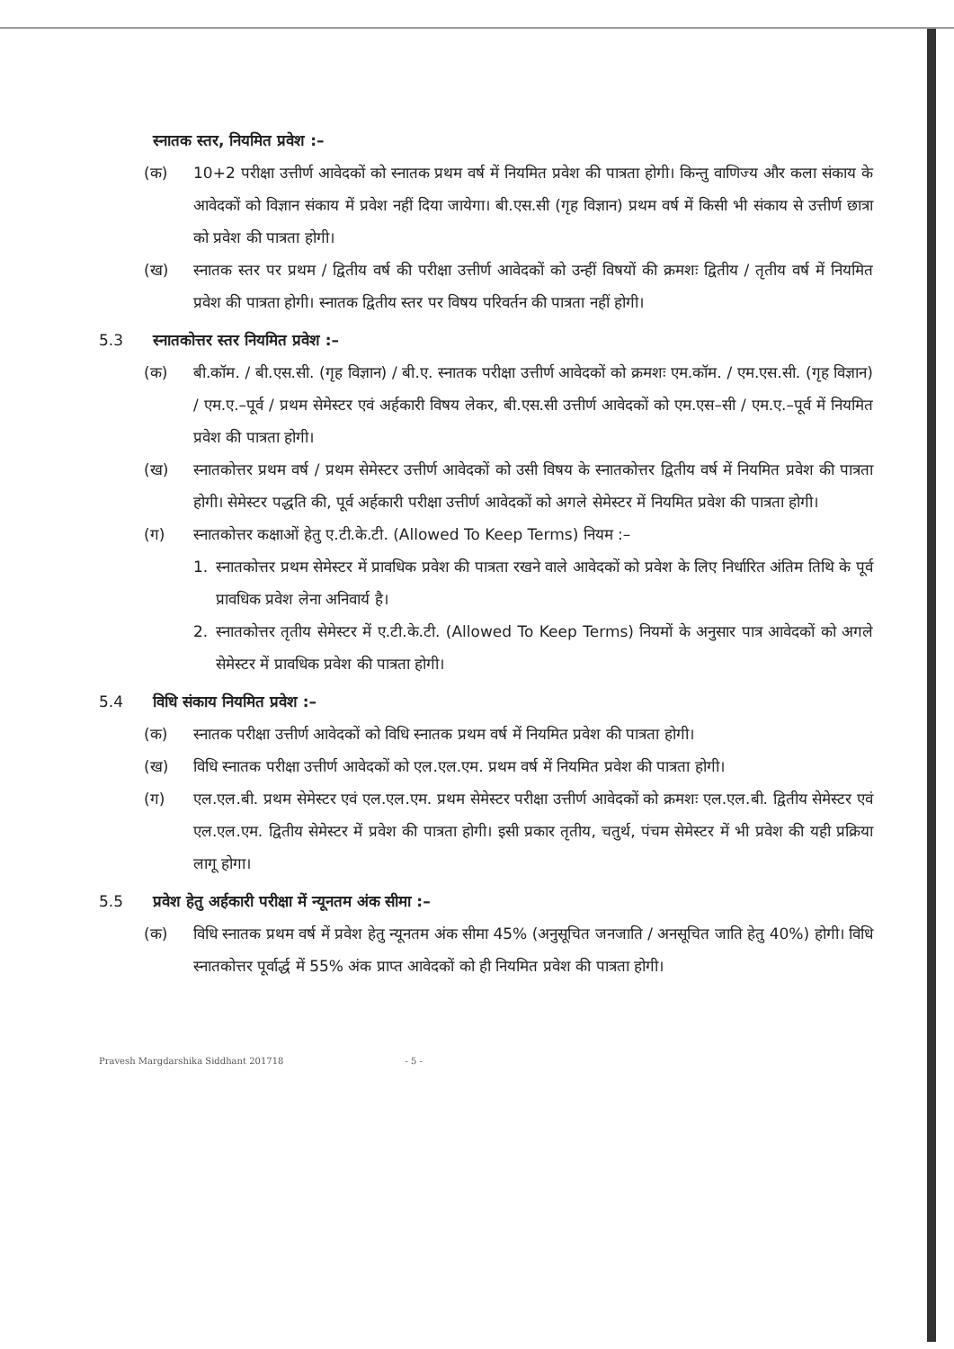स्नातक स्तर, नियमित प्रवेश :–
(क) 10+2 परीक्षा उत्तीर्ण आवेदकों को स्नातक प्रथम वर्ष में नियमित प्रवेश की पात्रता होगी। किन्तु वाणिज्य और कला संकाय के आवेदकों को विज्ञान संकाय में प्रवेश नहीं दिया जायेगा। बी.एस.सी (गृह विज्ञान) प्रथम वर्ष में किसी भी संकाय से उत्तीर्ण छात्रा को प्रवेश की पात्रता होगी।
(ख) स्नातक स्तर पर प्रथम / द्वितीय वर्ष की परीक्षा उत्तीर्ण आवेदकों को उन्हीं विषयों की क्रमशः द्वितीय / तृतीय वर्ष में नियमित प्रवेश की पात्रता होगी। स्नातक द्वितीय स्तर पर विषय परिवर्तन की पात्रता नहीं होगी।
5.3 स्नातकोत्तर स्तर नियमित प्रवेश :–
(क) बी.कॉम. / बी.एस.सी. (गृह विज्ञान) / बी.ए. स्नातक परीक्षा उत्तीर्ण आवेदकों को क्रमशः एम.कॉम. / एम.एस.सी. (गृह विज्ञान) / एम.ए.–पूर्व / प्रथम सेमेस्टर एवं अर्हकारी विषय लेकर, बी.एस.सी उत्तीर्ण आवेदकों को एम.एस–सी / एम.ए.–पूर्व में नियमित प्रवेश की पात्रता होगी।
(ख) स्नातकोत्तर प्रथम वर्ष / प्रथम सेमेस्टर उत्तीर्ण आवेदकों को उसी विषय के स्नातकोत्तर द्वितीय वर्ष में नियमित प्रवेश की पात्रता होगी। सेमेस्टर पद्धति की, पूर्व अर्हकारी परीक्षा उत्तीर्ण आवेदकों को अगले सेमेस्टर में नियमित प्रवेश की पात्रता होगी।
(ग) स्नातकोत्तर कक्षाओं हेतु ए.टी.के.टी. (Allowed To Keep Terms) नियम :–
1. स्नातकोत्तर प्रथम सेमेस्टर में प्रावधिक प्रवेश की पात्रता रखने वाले आवेदकों को प्रवेश के लिए निर्धारित अंतिम तिथि के पूर्व प्रावधिक प्रवेश लेना अनिवार्य है।
2. स्नातकोत्तर तृतीय सेमेस्टर में ए.टी.के.टी. (Allowed To Keep Terms) नियमों के अनुसार पात्र आवेदकों को अगले सेमेस्टर में प्रावधिक प्रवेश की पात्रता होगी।
5.4 विधि संकाय नियमित प्रवेश :–
(क) स्नातक परीक्षा उत्तीर्ण आवेदकों को विधि स्नातक प्रथम वर्ष में नियमित प्रवेश की पात्रता होगी।
(ख) विधि स्नातक परीक्षा उत्तीर्ण आवेदकों को एल.एल.एम. प्रथम वर्ष में नियमित प्रवेश की पात्रता होगी।
(ग) एल.एल.बी. प्रथम सेमेस्टर एवं एल.एल.एम. प्रथम सेमेस्टर परीक्षा उत्तीर्ण आवेदकों को क्रमशः एल.एल.बी. द्वितीय सेमेस्टर एवं एल.एल.एम. द्वितीय सेमेस्टर में प्रवेश की पात्रता होगी। इसी प्रकार तृतीय, चतुर्थ, पंचम सेमेस्टर में भी प्रवेश की यही प्रक्रिया लागू होगा।
5.5 प्रवेश हेतु अर्हकारी परीक्षा में न्यूनतम अंक सीमा :–
(क) विधि स्नातक प्रथम वर्ष में प्रवेश हेतु न्यूनतम अंक सीमा 45% (अनुसूचित जनजाति / अनसूचित जाति हेतु 40%) होगी। विधि स्नातकोत्तर पूर्वार्द्ध में 55% अंक प्राप्त आवेदकों को ही नियमित प्रवेश की पात्रता होगी।
Pravesh Margdarshika Siddhant 201718 - 5 -